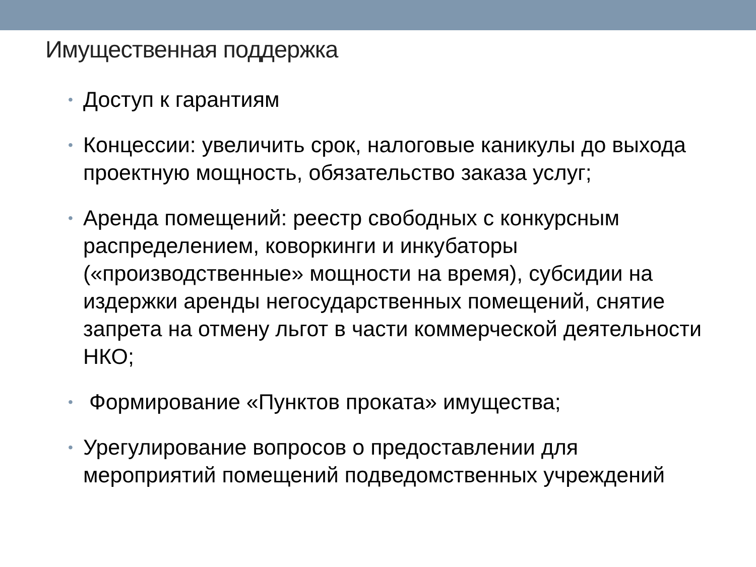Имущественная поддержка
• Доступ к гарантиям
• Концессии: увеличить срок, налоговые каникулы до выхода проектную мощность, обязательство заказа услуг;
• Аренда помещений: реестр свободных с конкурсным распределением, коворкинги и инкубаторы («производственные» мощности на время), субсидии на издержки аренды негосударственных помещений, снятие запрета на отмену льгот в части коммерческой деятельности НКО;
• Формирование «Пунктов проката» имущества;
• Урегулирование вопросов о предоставлении для мероприятий помещений подведомственных учреждений